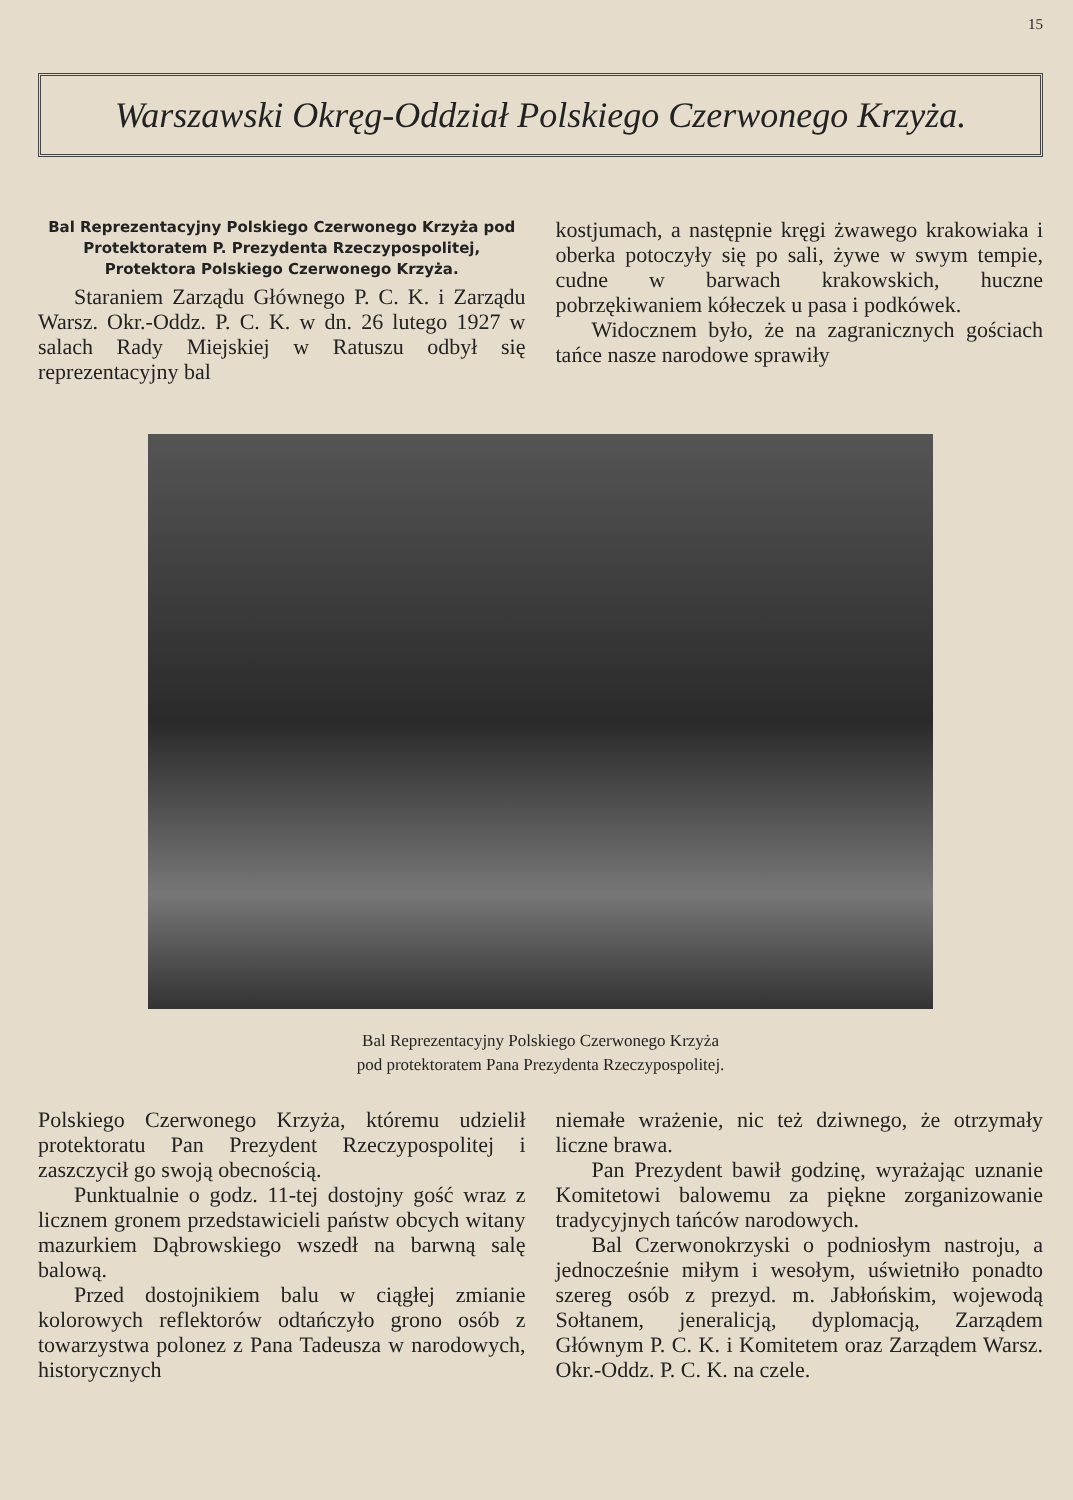15
Warszawski Okręg-Oddział Polskiego Czerwonego Krzyża.
Bal Reprezentacyjny Polskiego Czerwonego Krzyża pod Protektoratem P. Prezydenta Rzeczypospolitej, Protektora Polskiego Czerwonego Krzyża.
Staraniem Zarządu Głównego P. C. K. i Zarządu Warsz. Okr.-Oddz. P. C. K. w dn. 26 lutego 1927 w salach Rady Miejskiej w Ratuszu odbył się reprezentacyjny bal
kostjumach, a następnie kręgi żwawego krakowiaka i oberka potoczyły się po sali, żywe w swym tempie, cudne w barwach krakowskich, huczne pobrzękiwaniem kółeczek u pasa i podkówek.
Widocznem było, że na zagranicznych gościach tańce nasze narodowe sprawiły
Bal Reprezentacyjny Polskiego Czerwonego Krzyża
pod protektoratem Pana Prezydenta Rzeczypospolitej.
Polskiego Czerwonego Krzyża, któremu udzielił protektoratu Pan Prezydent Rzeczypospolitej i zaszczycił go swoją obecnością.
Punktualnie o godz. 11-tej dostojny gość wraz z licznem gronem przedstawicieli państw obcych witany mazurkiem Dąbrowskiego wszedł na barwną salę balową.
Przed dostojnikiem balu w ciągłej zmianie kolorowych reflektorów odtańczyło grono osób z towarzystwa polonez z Pana Tadeusza w narodowych, historycznych
niemałe wrażenie, nic też dziwnego, że otrzymały liczne brawa.
Pan Prezydent bawił godzinę, wyrażając uznanie Komitetowi balowemu za piękne zorganizowanie tradycyjnych tańców narodowych.
Bal Czerwonokrzyski o podniosłym nastroju, a jednocześnie miłym i wesołym, uświetniło ponadto szereg osób z prezyd. m. Jabłońskim, wojewodą Sołtanem, jeneralicją, dyplomacją, Zarządem Głównym P. C. K. i Komitetem oraz Zarządem Warsz. Okr.-Oddz. P. C. K. na czele.